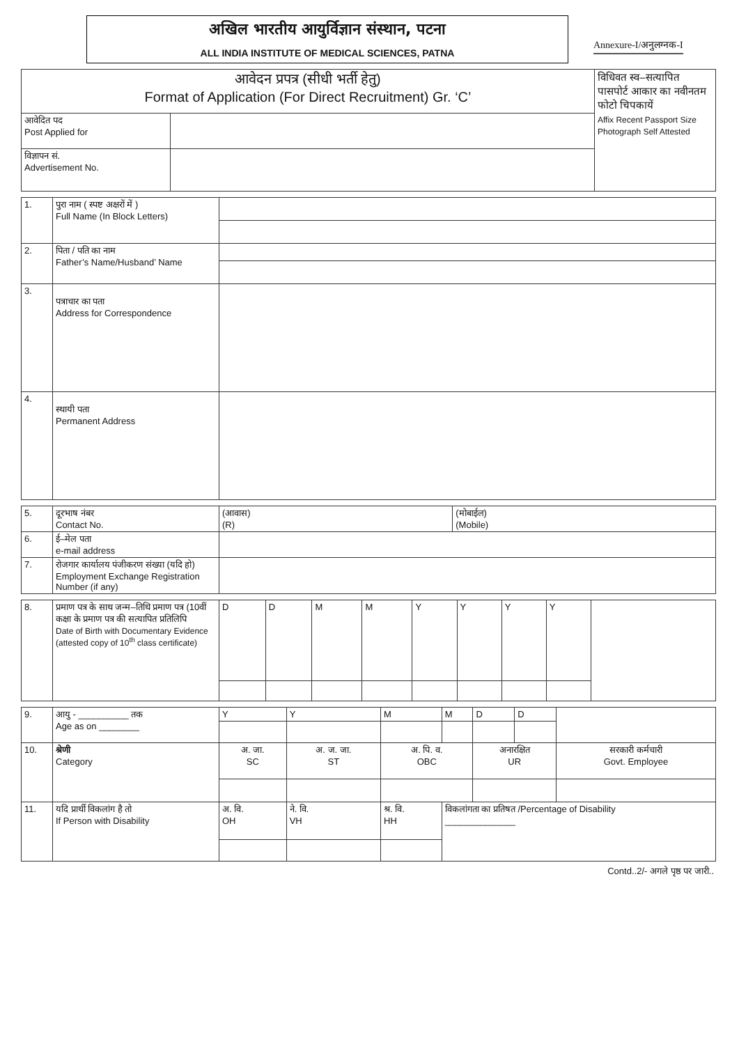अखिल भारतीय आयुर्विज्ञान संस्थान, पटना
ALL INDIA INSTITUTE OF MEDICAL SCIENCES, PATNA
Annexure-I/अनुलग्नक-I
| आवेदन प्रपत्र (सीधी भर्ती हेतु) Format of Application (For Direct Recruitment) Gr. ‘C’ | | विधिवत स्व–सत्यापित पासपोर्ट आकार का नवीनतम फोटो चिपकायें Affix Recent Passport Size Photograph Self Attested |
| आवेदित पद Post Applied for | | |
| विज्ञापन सं. Advertisement No. | | |
| 1. | पुरा नाम ( स्पष्ट अक्षरों में ) Full Name (In Block Letters) | |
| 2. | पिता / पति का नाम Father’s Name/Husband’ Name | |
| 3. | पत्राचार का पता Address for Correspondence | |
| 4. | स्थायी पता Permanent Address | |
| 5. | दूरभाष नंबर Contact No. | (आवास) (R) | (मोबाईल) (Mobile) |
| 6. | ई–मेल पता e-mail address | | |
| 7. | रोजगार कार्यालय पंजीकरण संख्या (यदि हो) Employment Exchange Registration Number (if any) | | |
| 8. | प्रमाण पत्र के साथ जन्म–तिथि प्रमाण पत्र (10वीं कक्षा के प्रमाण पत्र की सत्यापित प्रतिलिपि Date of Birth with Documentary Evidence (attested copy of 10<sup>th</sup> class certificate) | D | D | M | M | Y | Y | Y | Y | |
| 9. | आयु - __________ तक Age as on ________ | Y | Y | M | M | D | D | |
| 10. | श्रेणी Category | अ. जा. SC | अ. ज. जा. ST | अ. पि. व. OBC | | अनारक्षित UR | | सरकारी कर्मचारी Govt. Employee |
| 11. | यदि प्रार्थी विकलांग है तो If Person with Disability | अ. वि. OH | ने. वि. VH | श्र. वि. HH | विकलांगता का प्रतिषत /Percentage of Disability ______________ | | | |
Contd..2/- अगले पृष्ठ पर जारी..